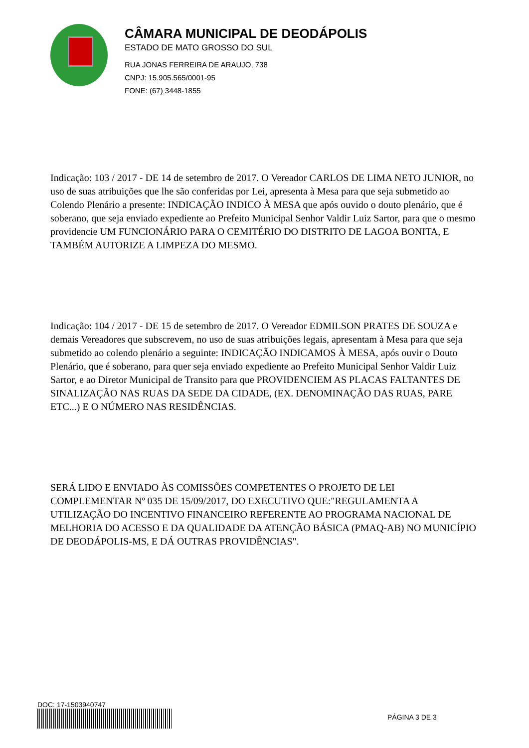CÂMARA MUNICIPAL DE DEODÁPOLIS
ESTADO DE MATO GROSSO DO SUL
RUA JONAS FERREIRA DE ARAUJO, 738
CNPJ: 15.905.565/0001-95
FONE: (67) 3448-1855
Indicação: 103 / 2017 - DE 14 de setembro de 2017. O Vereador CARLOS DE LIMA NETO JUNIOR, no uso de suas atribuições que lhe são conferidas por Lei, apresenta à Mesa para que seja submetido ao Colendo Plenário a presente: INDICAÇÃO INDICO À MESA que após ouvido o douto plenário, que é soberano, que seja enviado expediente ao Prefeito Municipal Senhor Valdir Luiz Sartor, para que o mesmo providencie UM FUNCIONÁRIO PARA O CEMITÉRIO DO DISTRITO DE LAGOA BONITA, E TAMBÉM AUTORIZE A LIMPEZA DO MESMO.
Indicação: 104 / 2017 - DE 15 de setembro de 2017. O Vereador EDMILSON PRATES DE SOUZA e demais Vereadores que subscrevem, no uso de suas atribuições legais, apresentam à Mesa para que seja submetido ao colendo plenário a seguinte: INDICAÇÃO INDICAMOS À MESA, após ouvir o Douto Plenário, que é soberano, para quer seja enviado expediente ao Prefeito Municipal Senhor Valdir Luiz Sartor, e ao Diretor Municipal de Transito para que PROVIDENCIEM AS PLACAS FALTANTES DE SINALIZAÇÃO NAS RUAS DA SEDE DA CIDADE, (EX. DENOMINAÇÃO DAS RUAS, PARE ETC...) E O NÚMERO NAS RESIDÊNCIAS.
SERÁ LIDO E ENVIADO ÀS COMISSÕES COMPETENTES O PROJETO DE LEI COMPLEMENTAR Nº 035 DE 15/09/2017, DO EXECUTIVO QUE:"REGULAMENTA A UTILIZAÇÃO DO INCENTIVO FINANCEIRO REFERENTE AO PROGRAMA NACIONAL DE MELHORIA DO ACESSO E DA QUALIDADE DA ATENÇÃO BÁSICA (PMAQ-AB) NO MUNICÍPIO DE DEODÁPOLIS-MS, E DÁ OUTRAS PROVIDÊNCIAS".
DOC: 17-1503940747
PÁGINA 3 DE 3